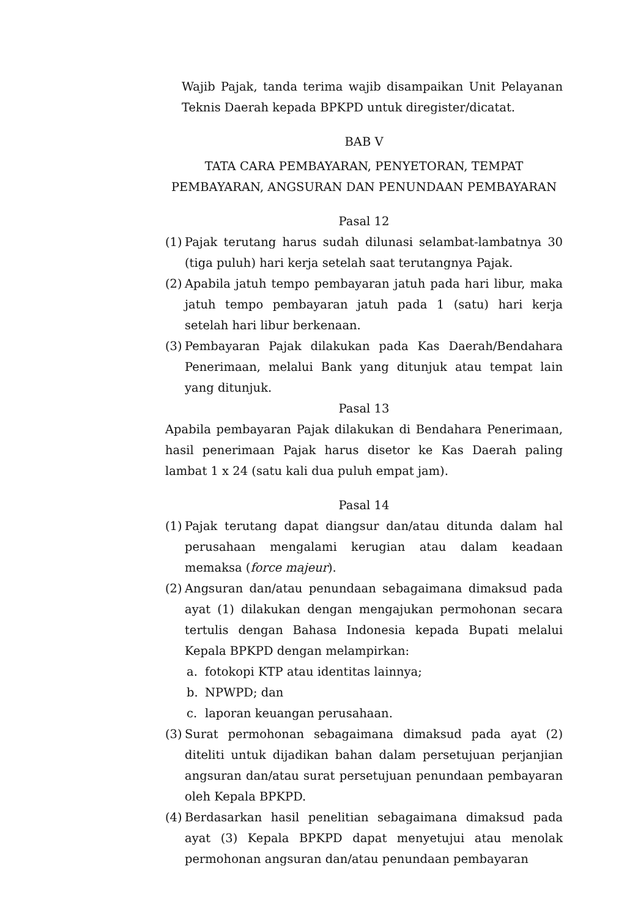Wajib Pajak, tanda terima wajib disampaikan Unit Pelayanan Teknis Daerah kepada BPKPD untuk diregister/dicatat.
BAB V
TATA CARA PEMBAYARAN, PENYETORAN, TEMPAT
PEMBAYARAN, ANGSURAN DAN PENUNDAAN PEMBAYARAN
Pasal 12
(1) Pajak terutang harus sudah dilunasi selambat-lambatnya 30 (tiga puluh) hari kerja setelah saat terutangnya Pajak.
(2) Apabila jatuh tempo pembayaran jatuh pada hari libur, maka jatuh tempo pembayaran jatuh pada 1 (satu) hari kerja setelah hari libur berkenaan.
(3) Pembayaran Pajak dilakukan pada Kas Daerah/Bendahara Penerimaan, melalui Bank yang ditunjuk atau tempat lain yang ditunjuk.
Pasal 13
Apabila pembayaran Pajak dilakukan di Bendahara Penerimaan, hasil penerimaan Pajak harus disetor ke Kas Daerah paling lambat 1 x 24 (satu kali dua puluh empat jam).
Pasal 14
(1) Pajak terutang dapat diangsur dan/atau ditunda dalam hal perusahaan mengalami kerugian atau dalam keadaan memaksa (force majeur).
(2) Angsuran dan/atau penundaan sebagaimana dimaksud pada ayat (1) dilakukan dengan mengajukan permohonan secara tertulis dengan Bahasa Indonesia kepada Bupati melalui Kepala BPKPD dengan melampirkan:
a. fotokopi KTP atau identitas lainnya;
b. NPWPD; dan
c. laporan keuangan perusahaan.
(3) Surat permohonan sebagaimana dimaksud pada ayat (2) diteliti untuk dijadikan bahan dalam persetujuan perjanjian angsuran dan/atau surat persetujuan penundaan pembayaran oleh Kepala BPKPD.
(4) Berdasarkan hasil penelitian sebagaimana dimaksud pada ayat (3) Kepala BPKPD dapat menyetujui atau menolak permohonan angsuran dan/atau penundaan pembayaran